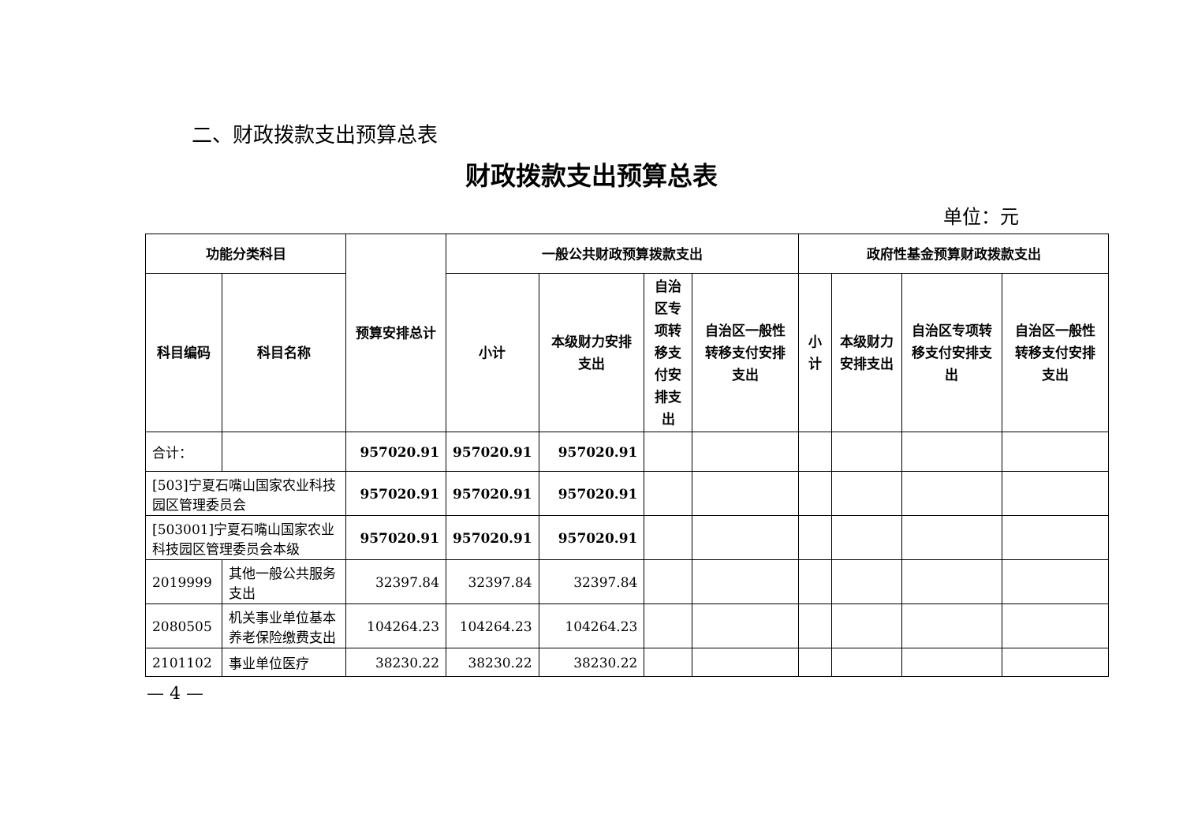二、财政拨款支出预算总表
财政拨款支出预算总表
单位：元
| 功能分类科目 | | 预算安排总计 | 一般公共财政预算拨款支出 | | | | 政府性基金预算财政拨款支出 | | | |
| --- | --- | --- | --- | --- | --- | --- | --- | --- | --- | --- |
| 科目编码 | 科目名称 | | 小计 | 本级财力安排支出 | 自治区专项转移支付安排支出 | 自治区一般性转移支付安排支出 | 小计 | 本级财力安排支出 | 自治区专项转移支付安排支出 | 自治区一般性转移支付安排支出 |
| 合计： | | 957020.91 | 957020.91 | 957020.91 | | | | | | |
| [503]宁夏石嘴山国家农业科技园区管理委员会 | | 957020.91 | 957020.91 | 957020.91 | | | | | | |
| [503001]宁夏石嘴山国家农业科技园区管理委员会本级 | | 957020.91 | 957020.91 | 957020.91 | | | | | | |
| 2019999 | 其他一般公共服务支出 | 32397.84 | 32397.84 | 32397.84 | | | | | | |
| 2080505 | 机关事业单位基本养老保险缴费支出 | 104264.23 | 104264.23 | 104264.23 | | | | | | |
| 2101102 | 事业单位医疗 | 38230.22 | 38230.22 | 38230.22 | | | | | | |
— 4 —